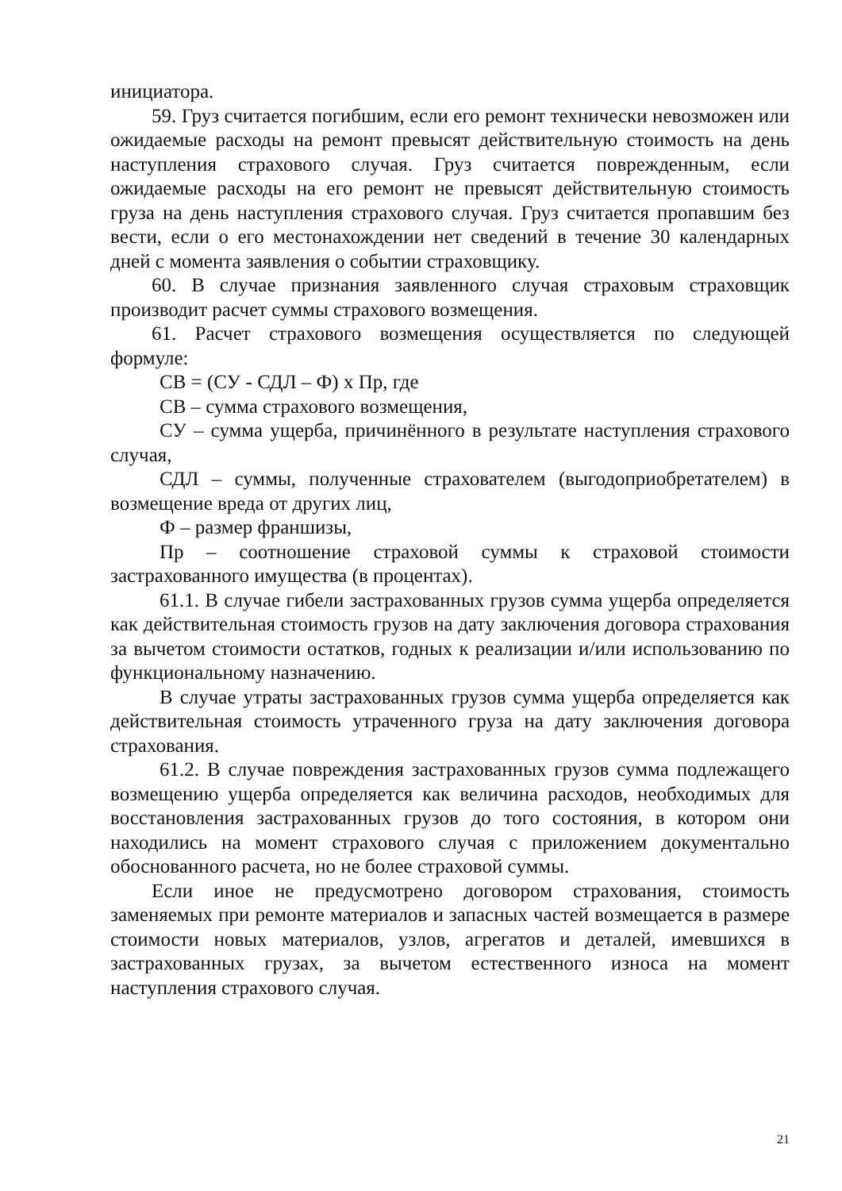инициатора.
59. Груз считается погибшим, если его ремонт технически невозможен или ожидаемые расходы на ремонт превысят действительную стоимость на день наступления страхового случая. Груз считается поврежденным, если ожидаемые расходы на его ремонт не превысят действительную стоимость груза на день наступления страхового случая. Груз считается пропавшим без вести, если о его местонахождении нет сведений в течение 30 календарных дней с момента заявления о событии страховщику.
60. В случае признания заявленного случая страховым страховщик производит расчет суммы страхового возмещения.
61. Расчет страхового возмещения осуществляется по следующей формуле:
СВ = (СУ - СДЛ – Ф) х Пр, где
СВ – сумма страхового возмещения,
СУ – сумма ущерба, причинённого в результате наступления страхового случая,
СДЛ – суммы, полученные страхователем (выгодоприобретателем) в возмещение вреда от других лиц,
Ф – размер франшизы,
Пр – соотношение страховой суммы к страховой стоимости застрахованного имущества (в процентах).
61.1. В случае гибели застрахованных грузов сумма ущерба определяется как действительная стоимость грузов на дату заключения договора страхования за вычетом стоимости остатков, годных к реализации и/или использованию по функциональному назначению.
В случае утраты застрахованных грузов сумма ущерба определяется как действительная стоимость утраченного груза на дату заключения договора страхования.
61.2. В случае повреждения застрахованных грузов сумма подлежащего возмещению ущерба определяется как величина расходов, необходимых для восстановления застрахованных грузов до того состояния, в котором они находились на момент страхового случая с приложением документально обоснованного расчета, но не более страховой суммы.
Если иное не предусмотрено договором страхования, стоимость заменяемых при ремонте материалов и запасных частей возмещается в размере стоимости новых материалов, узлов, агрегатов и деталей, имевшихся в застрахованных грузах, за вычетом естественного износа на момент наступления страхового случая.
21